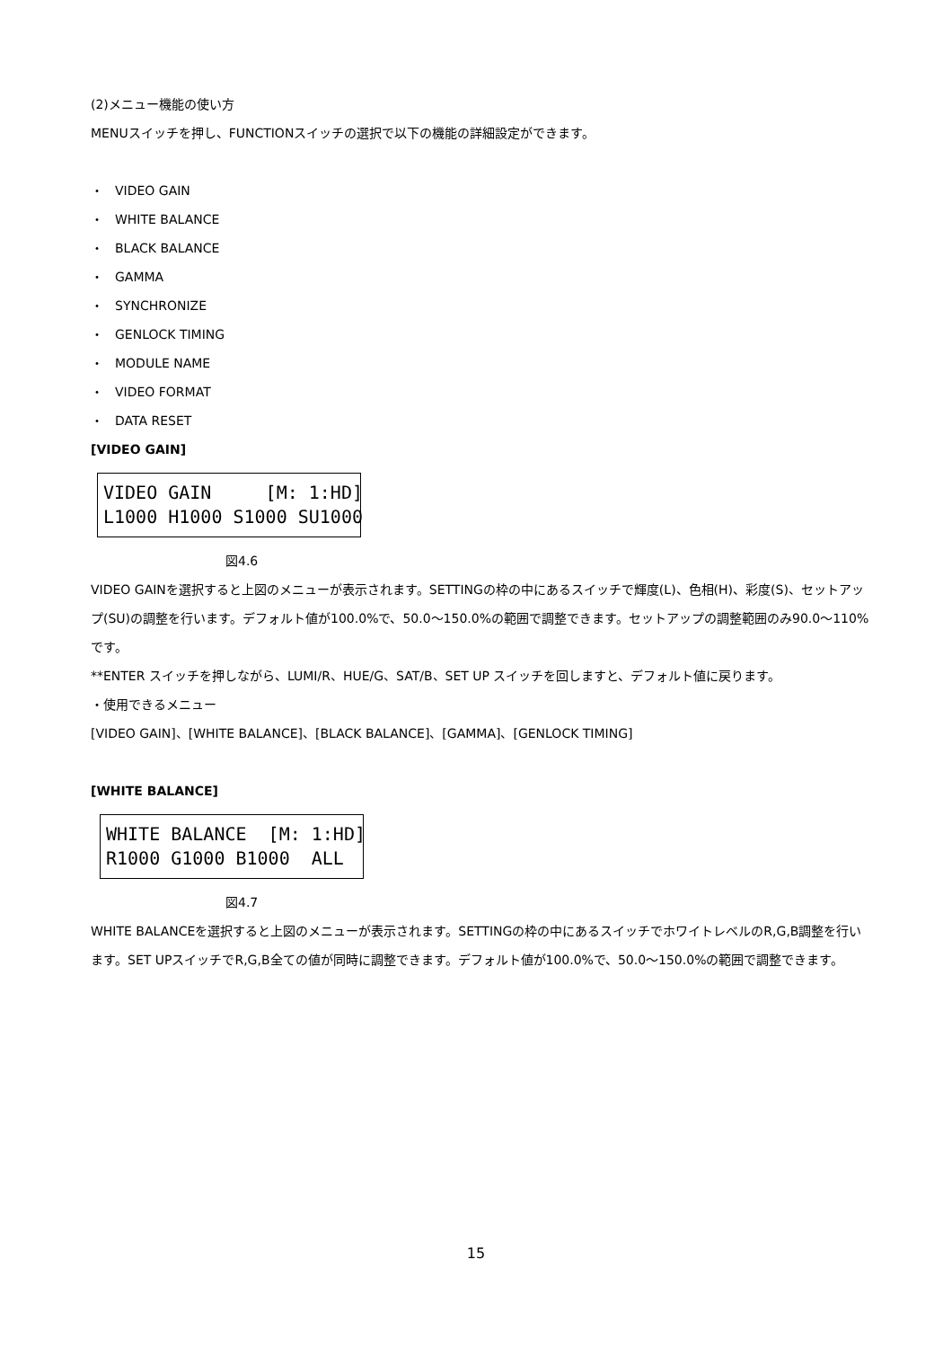(2)メニュー機能の使い方
MENUスイッチを押し、FUNCTIONスイッチの選択で以下の機能の詳細設定ができます。
・ VIDEO GAIN
・ WHITE BALANCE
・ BLACK BALANCE
・ GAMMA
・ SYNCHRONIZE
・ GENLOCK TIMING
・ MODULE NAME
・ VIDEO FORMAT
・ DATA RESET
[VIDEO GAIN]
VIDEO GAIN [M: 1:HD] L1000 H1000 S1000 SU1000
図4.6
VIDEO GAINを選択すると上図のメニューが表示されます。SETTINGの枠の中にあるスイッチで輝度(L)、色相(H)、彩度(S)、セットアップ(SU)の調整を行います。デフォルト値が100.0%で、50.0～150.0%の範囲で調整できます。セットアップの調整範囲のみ90.0～110%です。
**ENTER スイッチを押しながら、LUMI/R、HUE/G、SAT/B、SET UP スイッチを回しますと、デフォルト値に戻ります。
・使用できるメニュー
[VIDEO GAIN]、[WHITE BALANCE]、[BLACK BALANCE]、[GAMMA]、[GENLOCK TIMING]
[WHITE BALANCE]
WHITE BALANCE [M: 1:HD] R1000 G1000 B1000 ALL
図4.7
WHITE BALANCEを選択すると上図のメニューが表示されます。SETTINGの枠の中にあるスイッチでホワイトレベルのR,G,B調整を行います。SET UPスイッチでR,G,B全ての値が同時に調整できます。デフォルト値が100.0%で、50.0～150.0%の範囲で調整できます。
15